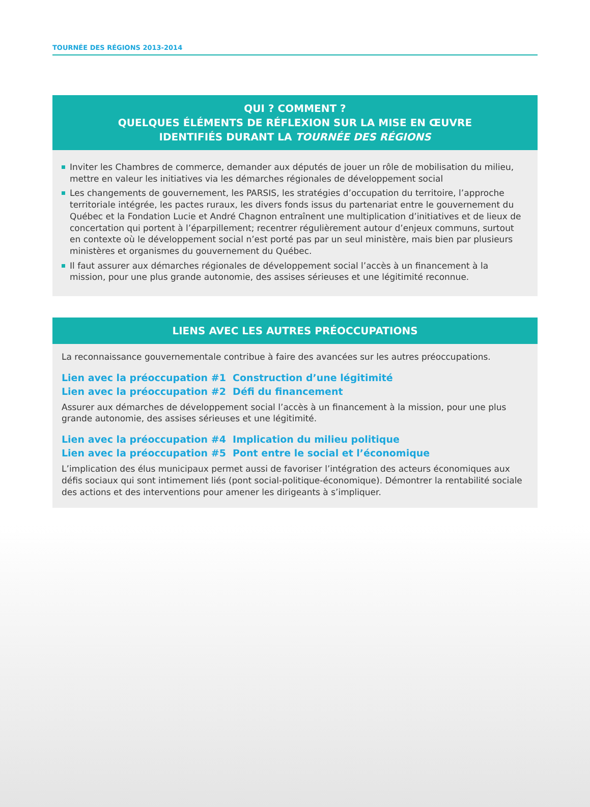TOURNÉE DES RÉGIONS 2013-2014
QUI ? COMMENT ?
QUELQUES ÉLÉMENTS DE RÉFLEXION SUR LA MISE EN ŒUVRE
IDENTIFIÉS DURANT LA TOURNÉE DES RÉGIONS
Inviter les Chambres de commerce, demander aux députés de jouer un rôle de mobilisation du milieu, mettre en valeur les initiatives via les démarches régionales de développement social
Les changements de gouvernement, les PARSIS, les stratégies d’occupation du territoire, l’approche territoriale intégrée, les pactes ruraux, les divers fonds issus du partenariat entre le gouvernement du Québec et la Fondation Lucie et André Chagnon entraînent une multiplication d’initiatives et de lieux de concertation qui portent à l’éparpillement; recentrer régulièrement autour d’enjeux communs, surtout en contexte où le développement social n’est porté pas par un seul ministère, mais bien par plusieurs ministères et organismes du gouvernement du Québec.
Il faut assurer aux démarches régionales de développement social l’accès à un financement à la mission, pour une plus grande autonomie, des assises sérieuses et une légitimité reconnue.
LIENS AVEC LES AUTRES PRÉOCCUPATIONS
La reconnaissance gouvernementale contribue à faire des avancées sur les autres préoccupations.
Lien avec la préoccupation #1 Construction d’une légitimité
Lien avec la préoccupation #2 Défi du financement
Assurer aux démarches de développement social l’accès à un financement à la mission, pour une plus grande autonomie, des assises sérieuses et une légitimité.
Lien avec la préoccupation #4 Implication du milieu politique
Lien avec la préoccupation #5 Pont entre le social et l’économique
L’implication des élus municipaux permet aussi de favoriser l’intégration des acteurs économiques aux défis sociaux qui sont intimement liés (pont social-politique-économique). Démontrer la rentabilité sociale des actions et des interventions pour amener les dirigeants à s’impliquer.